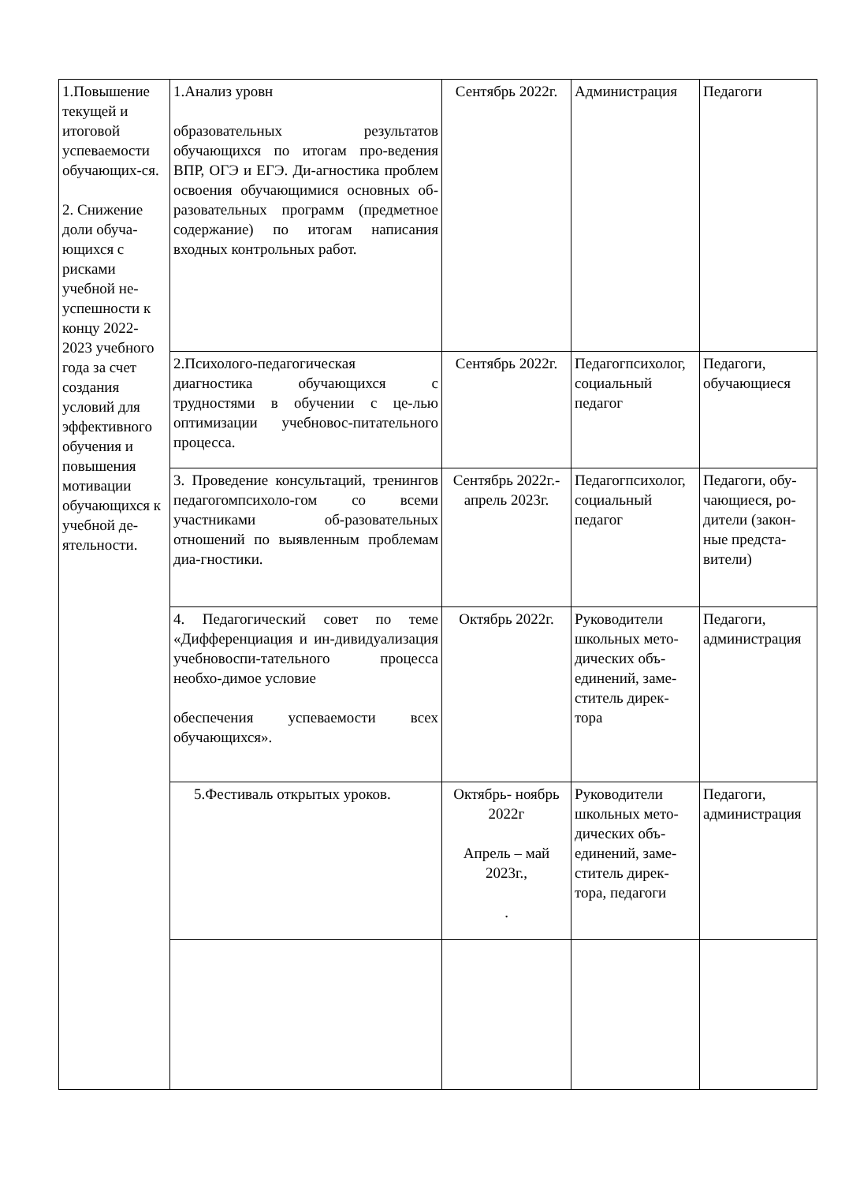| 1.Повышение текущей и итоговой успеваемости обучающих-ся. 2. Снижение доли обуча-ющихся с рисками учебной не-успешности к концу 2022-2023 учебного года за счет создания условий для эффективного обучения и повышения мотивации обучающихся к учебной де-ятельности. | 1.Анализ уровн образовательных результатов обучающихся по итогам про-ведения ВПР, ОГЭ и ЕГЭ. Ди-агностика проблем освоения обучающимися основных об-разовательных программ (предметное содержание) по итогам написания входных контрольных работ. | Сентябрь 2022г. | Администрация | Педагоги |
| | 2.Психолого-педагогическая диагностика обучающихся с трудностями в обучении с це-лью оптимизации учебновос-питательного процесса. | Сентябрь 2022г. | Педагогпсихолог, социальный педагог | Педагоги, обучающиеся |
| | 3. Проведение консультаций, тренингов педагогомпсихоло-гом со всеми участниками об-разовательных отношений по выявленным проблемам диа-гностики. | Сентябрь 2022г.-апрель 2023г. | Педагогпсихолог, социальный педагог | Педагоги, обу-чающиеся, ро-дители (закон-ные предста-вители) |
| | 4. Педагогический совет по теме «Дифференциация и ин-дивидуализация учебновоспи-тательного процесса необхо-димое условие обеспечения успеваемости всех обучающихся». | Октябрь 2022г. | Руководители школьных мето-дических объ-единений, заме-ститель дирек-тора | Педагоги, администрация |
| | 5.Фестиваль открытых уроков. | Октябрь- ноябрь 2022г Апрель – май 2023г., . | Руководители школьных мето-дических объ-единений, заме-ститель дирек-тора, педагоги | Педагоги, администрация |